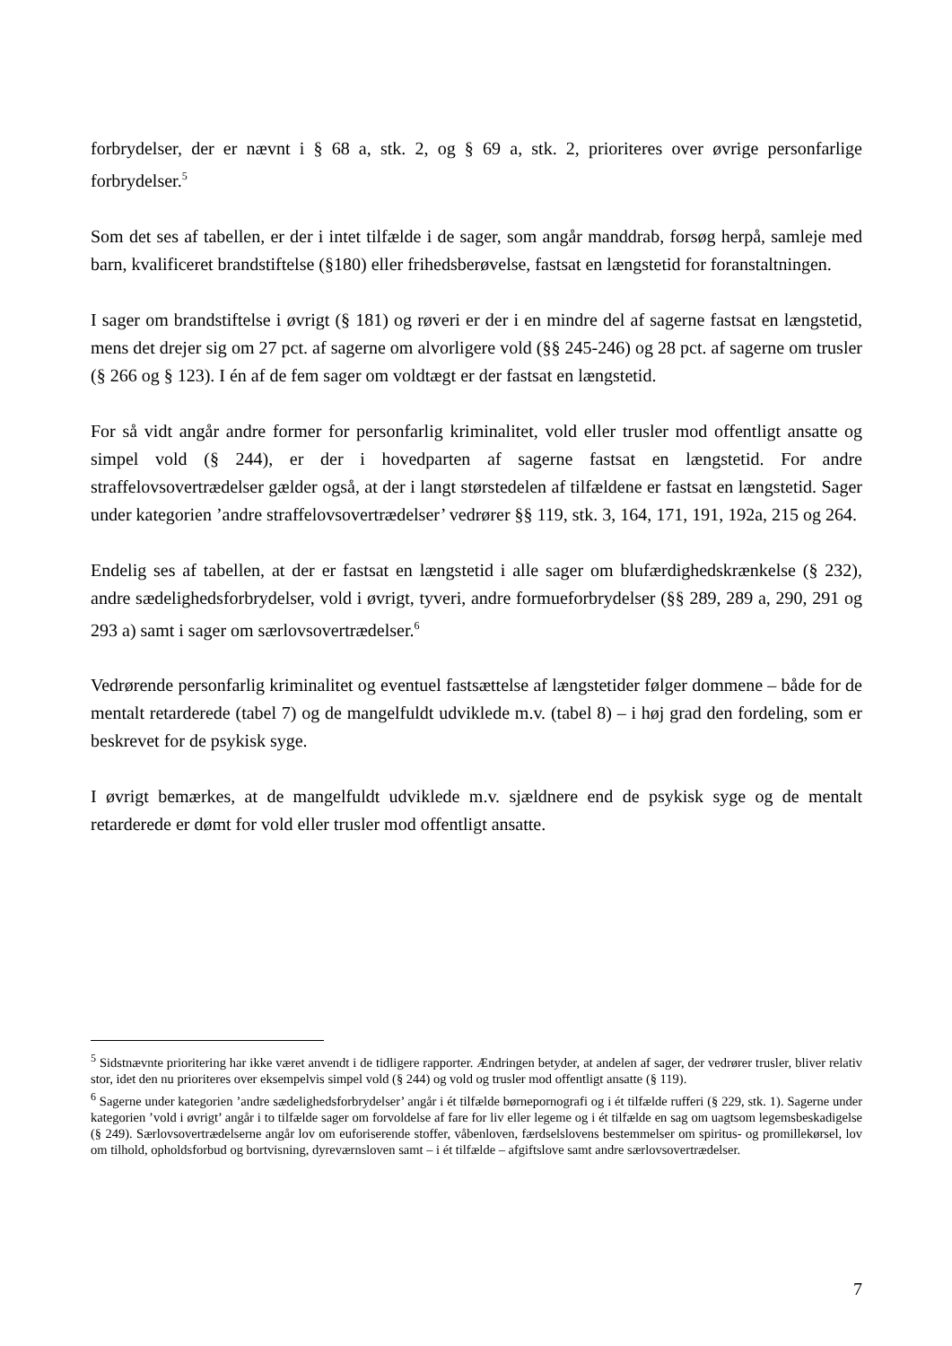forbrydelser, der er nævnt i § 68 a, stk. 2, og § 69 a, stk. 2, prioriteres over øvrige personfarlige forbrydelser.<sup>5</sup>
Som det ses af tabellen, er der i intet tilfælde i de sager, som angår manddrab, forsøg herpå, samleje med barn, kvalificeret brandstiftelse (§180) eller frihedsberøvelse, fastsat en længstetid for foranstaltningen.
I sager om brandstiftelse i øvrigt (§ 181) og røveri er der i en mindre del af sagerne fastsat en længstetid, mens det drejer sig om 27 pct. af sagerne om alvorligere vold (§§ 245-246) og 28 pct. af sagerne om trusler (§ 266 og § 123). I én af de fem sager om voldtægt er der fastsat en længstetid.
For så vidt angår andre former for personfarlig kriminalitet, vold eller trusler mod offentligt ansatte og simpel vold (§ 244), er der i hovedparten af sagerne fastsat en længstetid. For andre straffelovsovertrædelser gælder også, at der i langt størstedelen af tilfældene er fastsat en længstetid. Sager under kategorien ’andre straffelovsovertrædelser’ vedrører §§ 119, stk. 3, 164, 171, 191, 192a, 215 og 264.
Endelig ses af tabellen, at der er fastsat en længstetid i alle sager om blufærdighedskrænkelse (§ 232), andre sædelighedsforbrydelser, vold i øvrigt, tyveri, andre formueforbrydelser (§§ 289, 289 a, 290, 291 og 293 a) samt i sager om særlovsovertrædelser.<sup>6</sup>
Vedrørende personfarlig kriminalitet og eventuel fastsættelse af længstetider følger dommene – både for de mentalt retarderede (tabel 7) og de mangelfuldt udviklede m.v. (tabel 8) – i høj grad den fordeling, som er beskrevet for de psykisk syge.
I øvrigt bemærkes, at de mangelfuldt udviklede m.v. sjældnere end de psykisk syge og de mentalt retarderede er dømt for vold eller trusler mod offentligt ansatte.
<sup>5</sup> Sidstnævnte prioritering har ikke været anvendt i de tidligere rapporter. Ændringen betyder, at andelen af sager, der vedrører trusler, bliver relativ stor, idet den nu prioriteres over eksempelvis simpel vold (§ 244) og vold og trusler mod offentligt ansatte (§ 119).
<sup>6</sup> Sagerne under kategorien ’andre sædelighedsforbrydelser’ angår i ét tilfælde børnepornografi og i ét tilfælde rufferi (§ 229, stk. 1). Sagerne under kategorien ’vold i øvrigt’ angår i to tilfælde sager om forvoldelse af fare for liv eller legeme og i ét tilfælde en sag om uagtsom legemsbeskadigelse (§ 249). Særlovsovertrædelserne angår lov om euforiserende stoffer, våbenloven, færdselslovens bestemmelser om spiritus- og promillekørsel, lov om tilhold, opholdsforbud og bortvisning, dyreværnsloven samt – i ét tilfælde – afgiftslove samt andre særlovsovertrædelser.
7